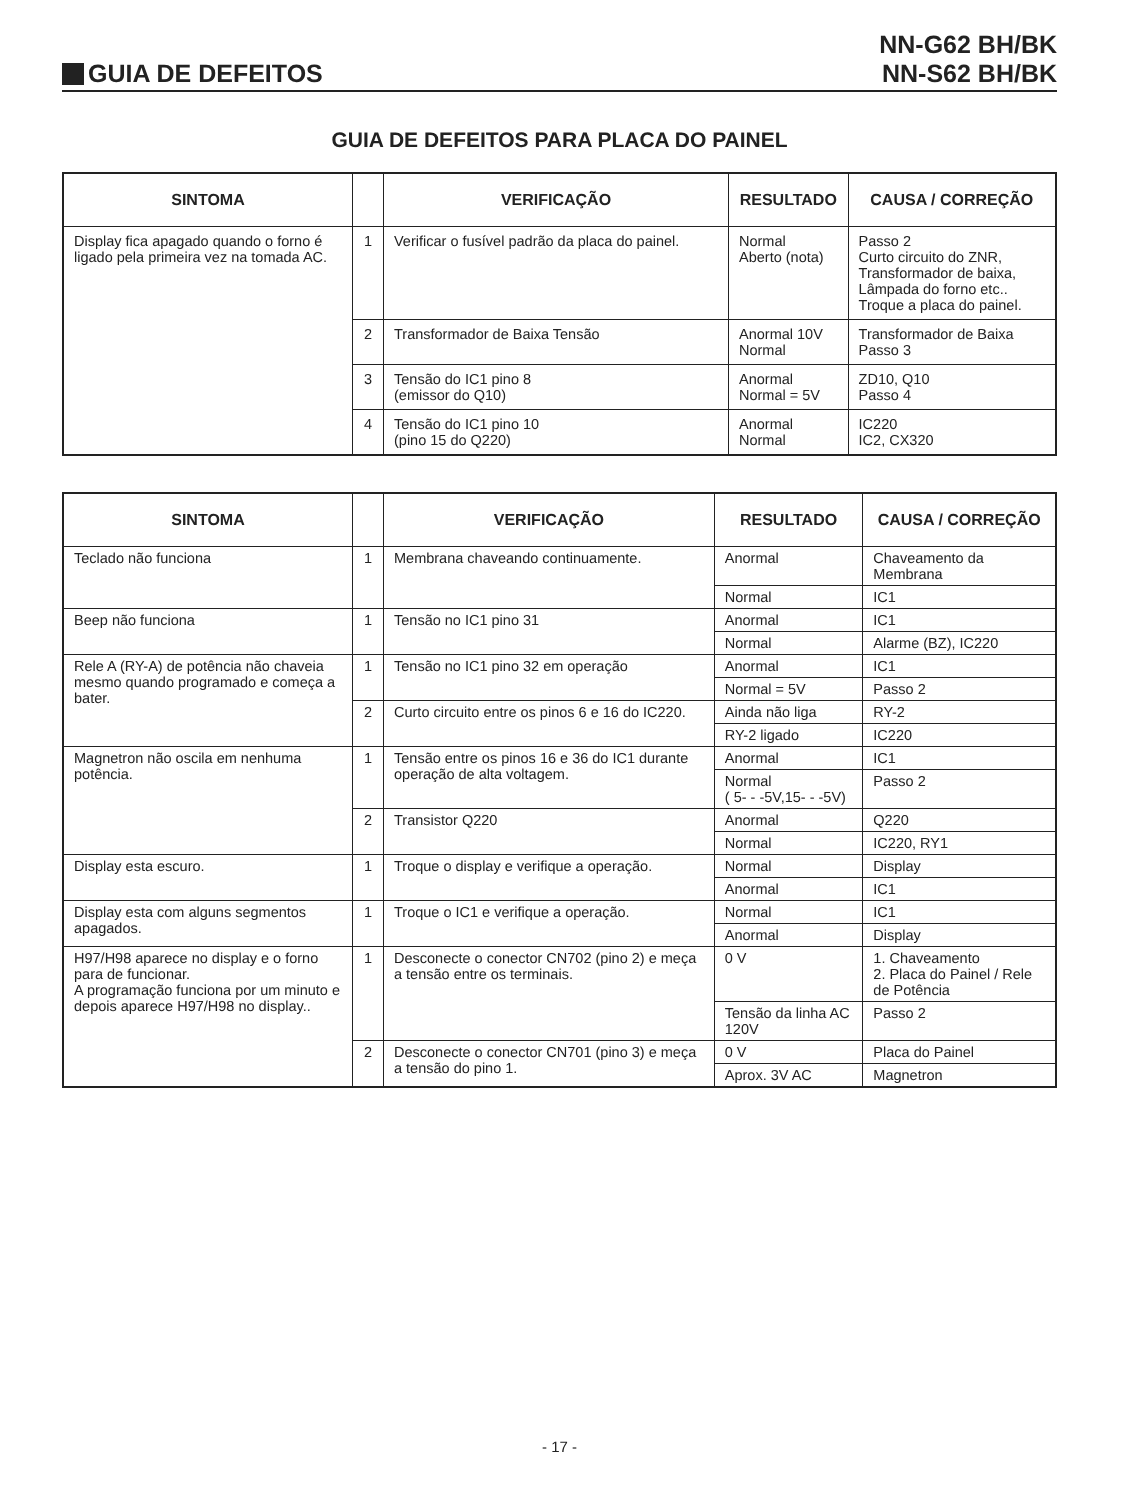GUIA DE DEFEITOS
NN-G62 BH/BK
NN-S62 BH/BK
GUIA DE DEFEITOS PARA PLACA DO PAINEL
| SINTOMA | | VERIFICAÇÃO | RESULTADO | CAUSA / CORREÇÃO |
| --- | --- | --- | --- | --- |
| Display fica apagado quando o forno é ligado pela primeira vez na tomada AC. | 1 | Verificar o fusível padrão da placa do painel. | Normal Aberto (nota) | Passo 2 Curto circuito do ZNR, Transformador de baixa, Lâmpada do forno etc.. Troque a placa do painel. |
| | 2 | Transformador de Baixa Tensão | Anormal 10V Normal | Transformador de Baixa Passo 3 |
| | 3 | Tensão do IC1 pino 8 (emissor do Q10) | Anormal Normal = 5V | ZD10, Q10 Passo 4 |
| | 4 | Tensão do IC1 pino 10 (pino 15 do Q220) | Anormal Normal | IC220 IC2, CX320 |
| SINTOMA | | VERIFICAÇÃO | RESULTADO | CAUSA / CORREÇÃO |
| --- | --- | --- | --- | --- |
| Teclado não funciona | 1 | Membrana chaveando continuamente. | Anormal | Chaveamento da Membrana |
| | | | Normal | IC1 |
| Beep não funciona | 1 | Tensão no IC1 pino 31 | Anormal | IC1 |
| | | | Normal | Alarme (BZ), IC220 |
| Rele A (RY-A) de potência não chaveia mesmo quando programado e começa a bater. | 1 | Tensão no IC1 pino 32 em operação | Anormal | IC1 |
| | | | Normal = 5V | Passo 2 |
| | 2 | Curto circuito entre os pinos 6 e 16 do IC220. | Ainda não liga | RY-2 |
| | | | RY-2 ligado | IC220 |
| Magnetron não oscila em nenhuma potência. | 1 | Tensão entre os pinos 16 e 36 do IC1 durante operação de alta voltagem. | Anormal | IC1 |
| | | | Normal ( 5- - -5V,15- - -5V) | Passo 2 |
| | 2 | Transistor Q220 | Anormal | Q220 |
| | | | Normal | IC220, RY1 |
| Display esta escuro. | 1 | Troque o display e verifique a operação. | Normal | Display |
| | | | Anormal | IC1 |
| Display esta com alguns segmentos apagados. | 1 | Troque o IC1 e verifique a operação. | Normal | IC1 |
| | | | Anormal | Display |
| H97/H98 aparece no display e o forno para de funcionar. A programação funciona por um minuto e depois aparece H97/H98 no display.. | 1 | Desconecte o conector CN702 (pino 2) e meça a tensão entre os terminais. | 0 V | 1. Chaveamento 2. Placa do Painel / Rele de Potência |
| | | | Tensão da linha AC 120V | Passo 2 |
| | 2 | Desconecte o conector CN701 (pino 3) e meça a tensão do pino 1. | 0 V | Placa do Painel |
| | | | Aprox. 3V AC | Magnetron |
- 17 -